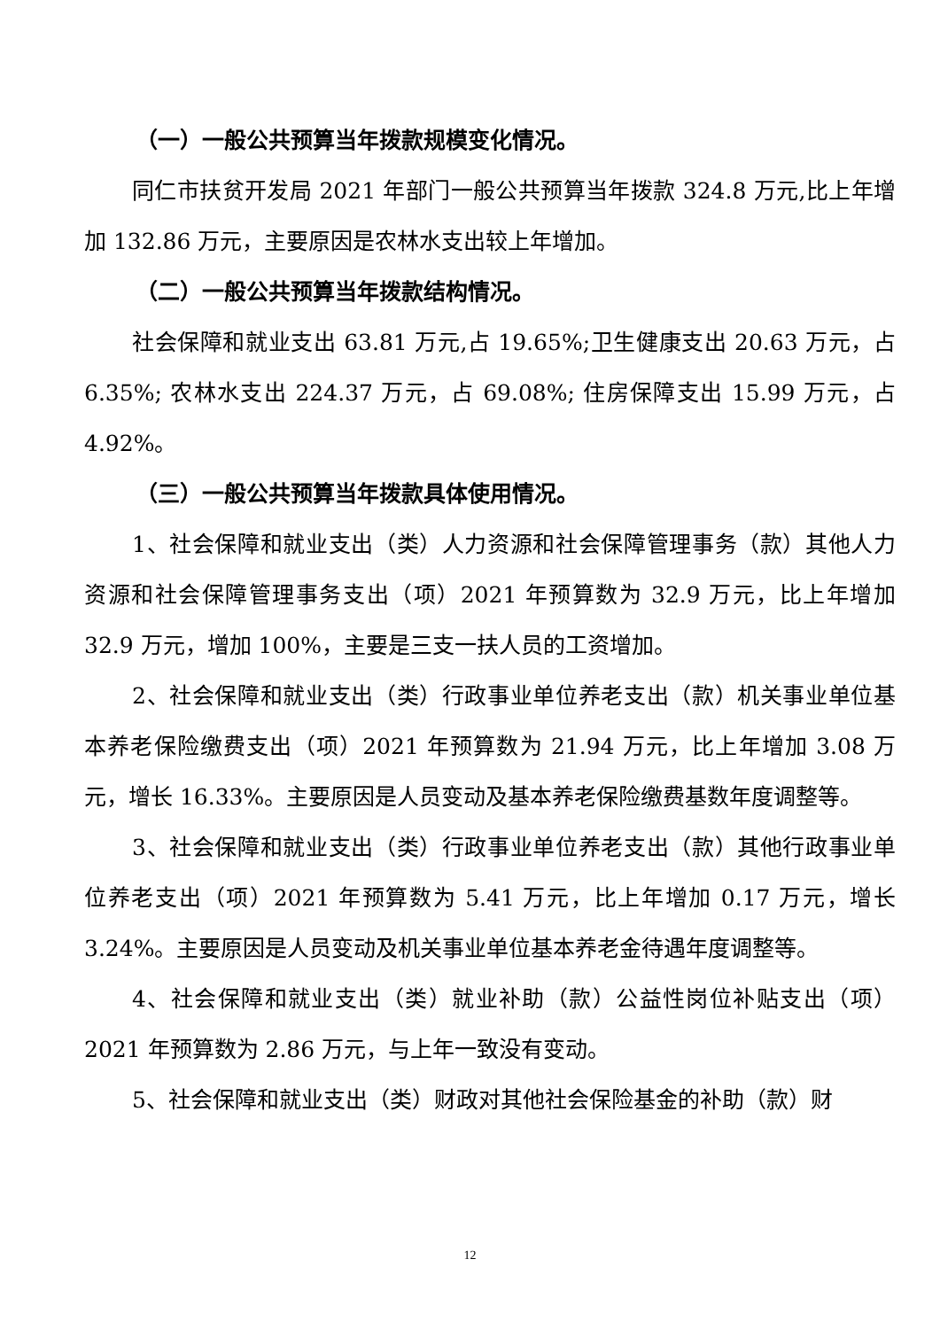（一）一般公共预算当年拨款规模变化情况。
同仁市扶贫开发局 2021 年部门一般公共预算当年拨款 324.8 万元,比上年增加 132.86 万元，主要原因是农林水支出较上年增加。
（二）一般公共预算当年拨款结构情况。
社会保障和就业支出 63.81 万元,占 19.65%;卫生健康支出 20.63 万元，占 6.35%; 农林水支出 224.37 万元，占 69.08%; 住房保障支出 15.99 万元，占 4.92%。
（三）一般公共预算当年拨款具体使用情况。
1、社会保障和就业支出（类）人力资源和社会保障管理事务（款）其他人力资源和社会保障管理事务支出（项）2021 年预算数为 32.9 万元，比上年增加 32.9 万元，增加 100%，主要是三支一扶人员的工资增加。
2、社会保障和就业支出（类）行政事业单位养老支出（款）机关事业单位基本养老保险缴费支出（项）2021 年预算数为 21.94 万元，比上年增加 3.08 万元，增长 16.33%。主要原因是人员变动及基本养老保险缴费基数年度调整等。
3、社会保障和就业支出（类）行政事业单位养老支出（款）其他行政事业单位养老支出（项）2021 年预算数为 5.41 万元，比上年增加 0.17 万元，增长 3.24%。主要原因是人员变动及机关事业单位基本养老金待遇年度调整等。
4、社会保障和就业支出（类）就业补助（款）公益性岗位补贴支出（项）2021 年预算数为 2.86 万元，与上年一致没有变动。
5、社会保障和就业支出（类）财政对其他社会保险基金的补助（款）财
12